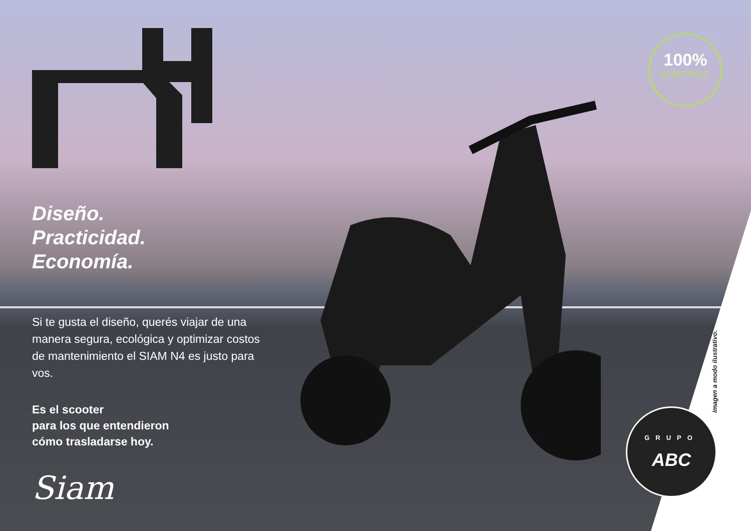Diseño.
Practicidad.
Economía.
Si te gusta el diseño, querés viajar de una manera segura, ecológica y optimizar costos de mantenimiento el SIAM N4 es justo para vos.
Es el scooter
para los que entendieron
cómo trasladarse hoy.
Siam
100%
ELÉCTRICA
GRUPO
ABC
Imagen a modo ilustrativo.